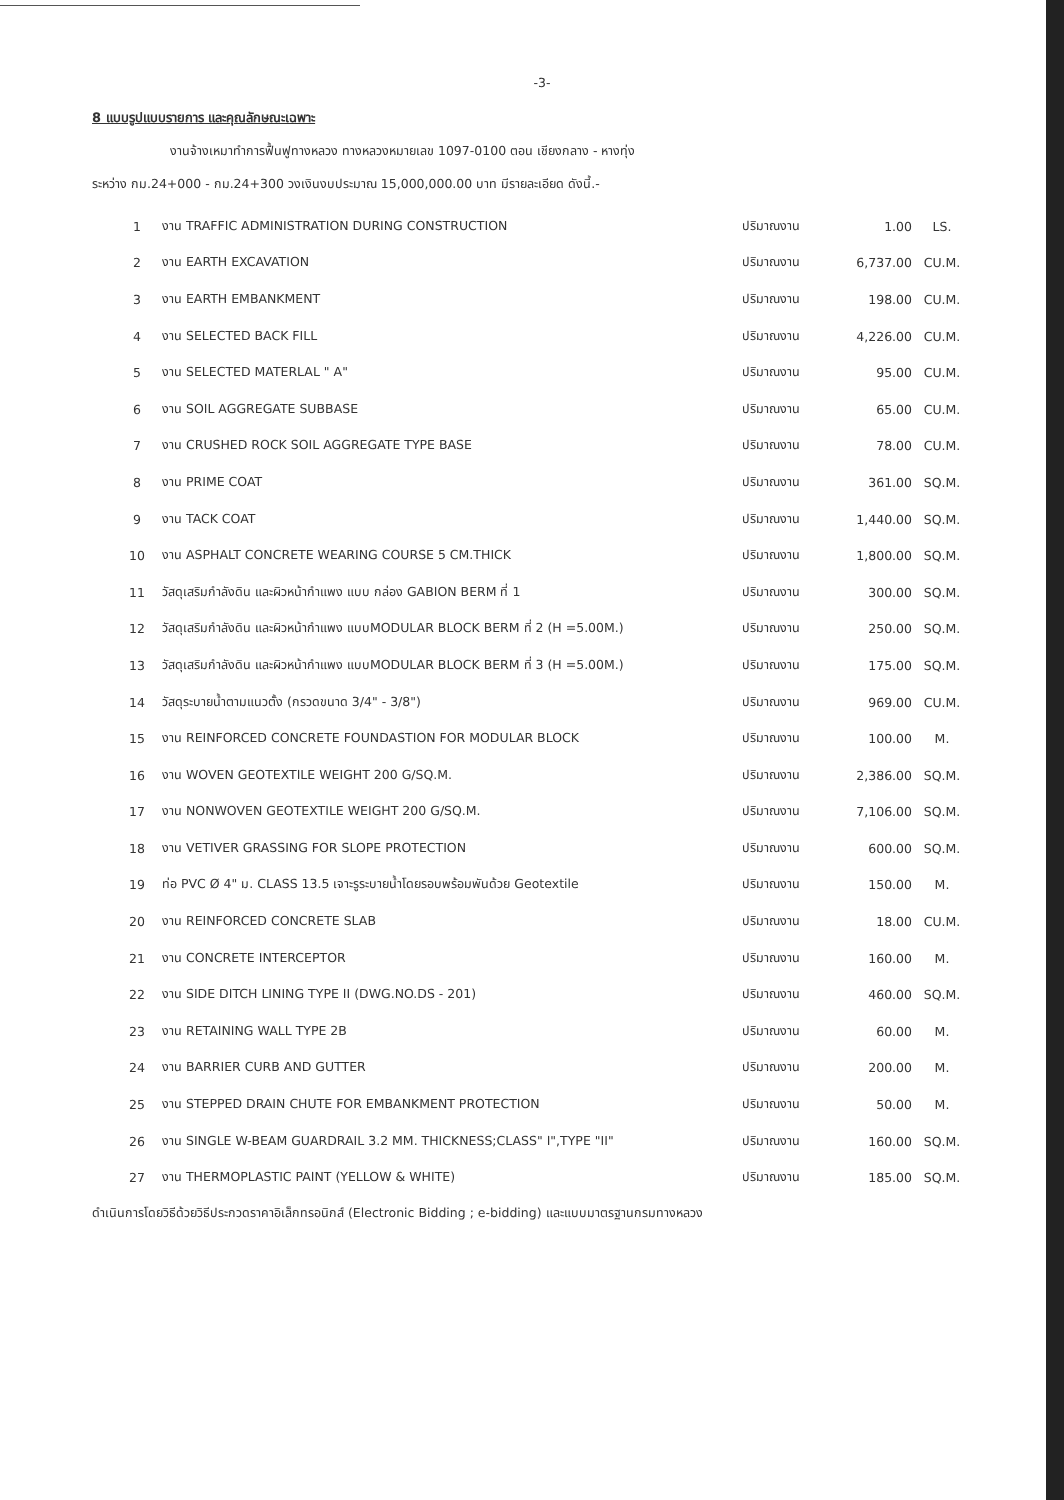-3-
8 แบบรูปแบบรายการ และคุณลักษณะเฉพาะ
งานจ้างเหมาทำการฟื้นฟูทางหลวง ทางหลวงหมายเลข 1097-0100 ตอน เชียงกลาง - หางทุ่ง
ระหว่าง กม.24+000 - กม.24+300 วงเงินงบประมาณ 15,000,000.00 บาท มีรายละเอียด ดังนี้.-
| 1 | งาน TRAFFIC ADMINISTRATION DURING CONSTRUCTION | ปริมาณงาน | 1.00 | LS. |
| 2 | งาน EARTH EXCAVATION | ปริมาณงาน | 6,737.00 | CU.M. |
| 3 | งาน EARTH EMBANKMENT | ปริมาณงาน | 198.00 | CU.M. |
| 4 | งาน SELECTED BACK FILL | ปริมาณงาน | 4,226.00 | CU.M. |
| 5 | งาน SELECTED MATERLAL " A" | ปริมาณงาน | 95.00 | CU.M. |
| 6 | งาน SOIL AGGREGATE SUBBASE | ปริมาณงาน | 65.00 | CU.M. |
| 7 | งาน CRUSHED ROCK SOIL AGGREGATE TYPE BASE | ปริมาณงาน | 78.00 | CU.M. |
| 8 | งาน PRIME COAT | ปริมาณงาน | 361.00 | SQ.M. |
| 9 | งาน TACK COAT | ปริมาณงาน | 1,440.00 | SQ.M. |
| 10 | งาน ASPHALT CONCRETE WEARING COURSE 5 CM.THICK | ปริมาณงาน | 1,800.00 | SQ.M. |
| 11 | วัสดุเสริมกำลังดิน และผิวหน้ากำแพง แบบ กล่อง GABION BERM ที่ 1 | ปริมาณงาน | 300.00 | SQ.M. |
| 12 | วัสดุเสริมกำลังดิน และผิวหน้ากำแพง แบบMODULAR BLOCK BERM ที่ 2 (H =5.00M.) | ปริมาณงาน | 250.00 | SQ.M. |
| 13 | วัสดุเสริมกำลังดิน และผิวหน้ากำแพง แบบMODULAR BLOCK BERM ที่ 3 (H =5.00M.) | ปริมาณงาน | 175.00 | SQ.M. |
| 14 | วัสดุระบายน้ำตามแนวตั้ง (กรวดขนาด 3/4" - 3/8") | ปริมาณงาน | 969.00 | CU.M. |
| 15 | งาน REINFORCED CONCRETE FOUNDASTION FOR MODULAR BLOCK | ปริมาณงาน | 100.00 | M. |
| 16 | งาน WOVEN GEOTEXTILE WEIGHT 200 G/SQ.M. | ปริมาณงาน | 2,386.00 | SQ.M. |
| 17 | งาน NONWOVEN GEOTEXTILE WEIGHT 200 G/SQ.M. | ปริมาณงาน | 7,106.00 | SQ.M. |
| 18 | งาน VETIVER GRASSING FOR SLOPE PROTECTION | ปริมาณงาน | 600.00 | SQ.M. |
| 19 | ท่อ PVC Ø 4" ม. CLASS 13.5 เจาะรูระบายน้ำโดยรอบพร้อมพันด้วย Geotextile | ปริมาณงาน | 150.00 | M. |
| 20 | งาน REINFORCED CONCRETE SLAB | ปริมาณงาน | 18.00 | CU.M. |
| 21 | งาน CONCRETE INTERCEPTOR | ปริมาณงาน | 160.00 | M. |
| 22 | งาน SIDE DITCH LINING TYPE II (DWG.NO.DS - 201) | ปริมาณงาน | 460.00 | SQ.M. |
| 23 | งาน RETAINING WALL TYPE 2B | ปริมาณงาน | 60.00 | M. |
| 24 | งาน BARRIER CURB AND GUTTER | ปริมาณงาน | 200.00 | M. |
| 25 | งาน STEPPED DRAIN CHUTE FOR EMBANKMENT PROTECTION | ปริมาณงาน | 50.00 | M. |
| 26 | งาน SINGLE W-BEAM GUARDRAIL 3.2 MM. THICKNESS;CLASS" I",TYPE "II" | ปริมาณงาน | 160.00 | SQ.M. |
| 27 | งาน THERMOPLASTIC PAINT (YELLOW & WHITE) | ปริมาณงาน | 185.00 | SQ.M. |
ดำเนินการโดยวิธีด้วยวิธีประกวดราคาอิเล็กทรอนิกส์ (Electronic Bidding ; e-bidding) และแบบมาตรฐานกรมทางหลวง